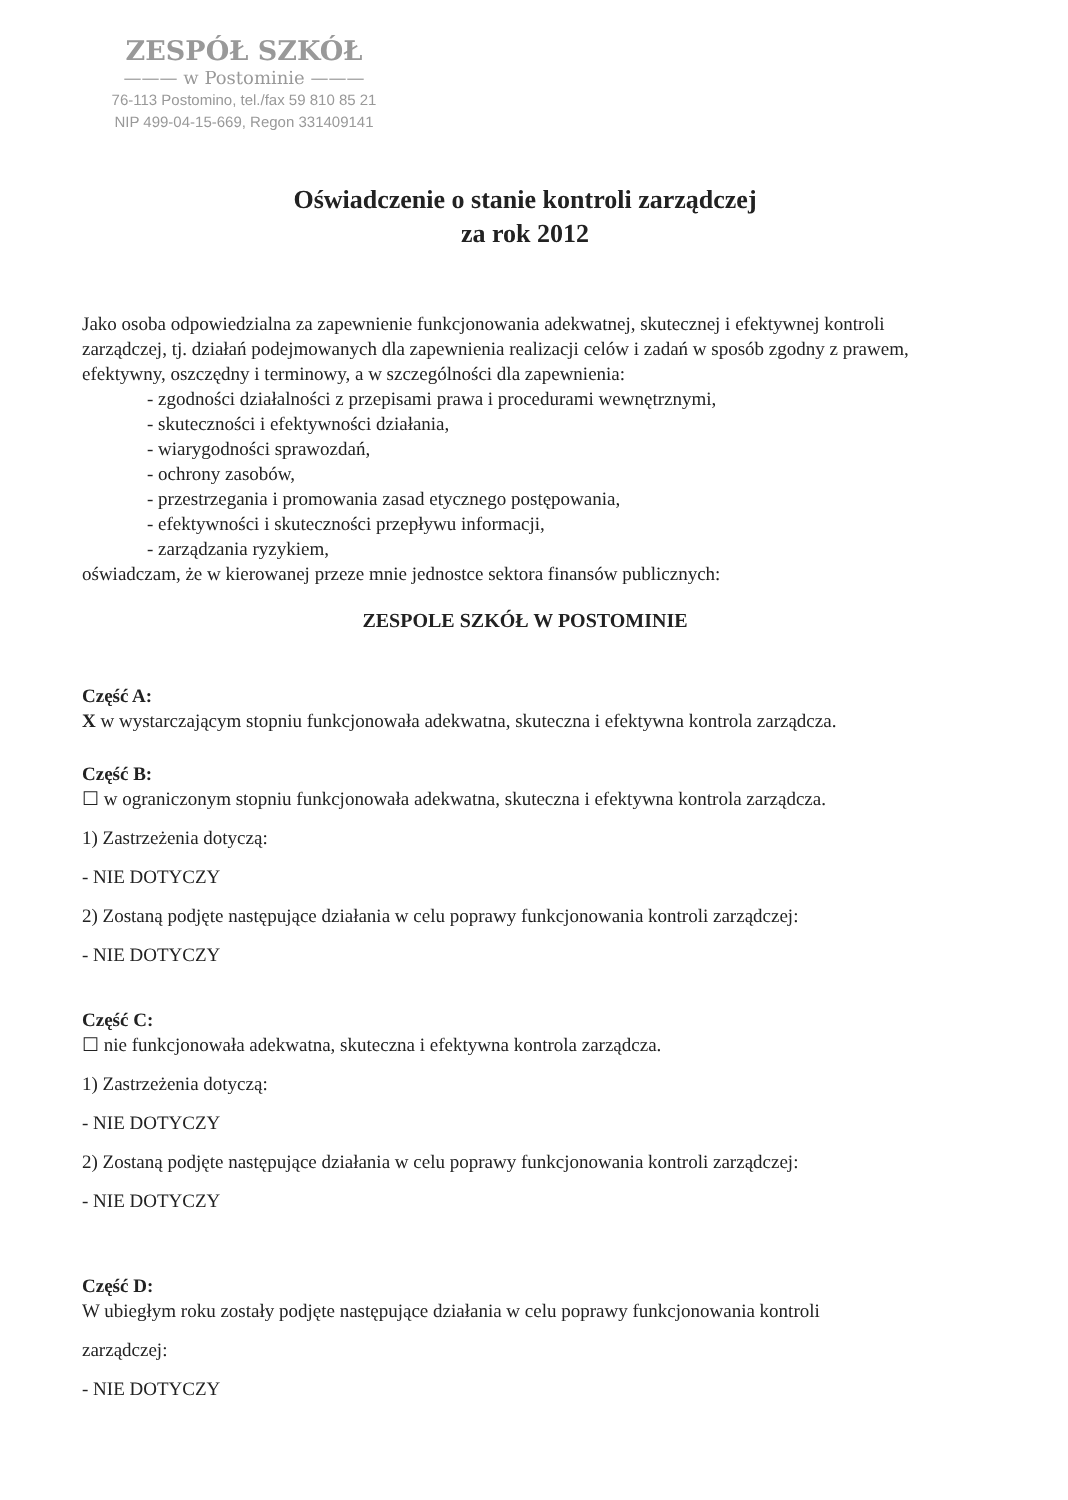ZESPÓŁ SZKÓŁ
——— w Postominie ———
76-113 Postomino, tel./fax 59 810 85 21
NIP 499-04-15-669, Regon 331409141
Oświadczenie o stanie kontroli zarządczej
za rok 2012
Jako osoba odpowiedzialna za zapewnienie funkcjonowania adekwatnej, skutecznej i efektywnej kontroli zarządczej, tj. działań podejmowanych dla zapewnienia realizacji celów i zadań w sposób zgodny z prawem, efektywny, oszczędny i terminowy, a w szczególności dla zapewnienia:
- zgodności działalności z przepisami prawa i procedurami wewnętrznymi,
- skuteczności i efektywności działania,
- wiarygodności sprawozdań,
- ochrony zasobów,
- przestrzegania i promowania zasad etycznego postępowania,
- efektywności i skuteczności przepływu informacji,
- zarządzania ryzykiem,
oświadczam, że w kierowanej przeze mnie jednostce sektora finansów publicznych:
ZESPOLE SZKÓŁ W POSTOMINIE
Część A:
X w wystarczającym stopniu funkcjonowała adekwatna, skuteczna i efektywna kontrola zarządcza.
Część B:
☐ w ograniczonym stopniu funkcjonowała adekwatna, skuteczna i efektywna kontrola zarządcza.
1) Zastrzeżenia dotyczą:
- NIE DOTYCZY
2) Zostaną podjęte następujące działania w celu poprawy funkcjonowania kontroli zarządczej:
- NIE DOTYCZY
Część C:
☐ nie funkcjonowała adekwatna, skuteczna i efektywna kontrola zarządcza.
1) Zastrzeżenia dotyczą:
- NIE DOTYCZY
2) Zostaną podjęte następujące działania w celu poprawy funkcjonowania kontroli zarządczej:
- NIE DOTYCZY
Część D:
W ubiegłym roku zostały podjęte następujące działania w celu poprawy funkcjonowania kontroli
zarządczej:
- NIE DOTYCZY